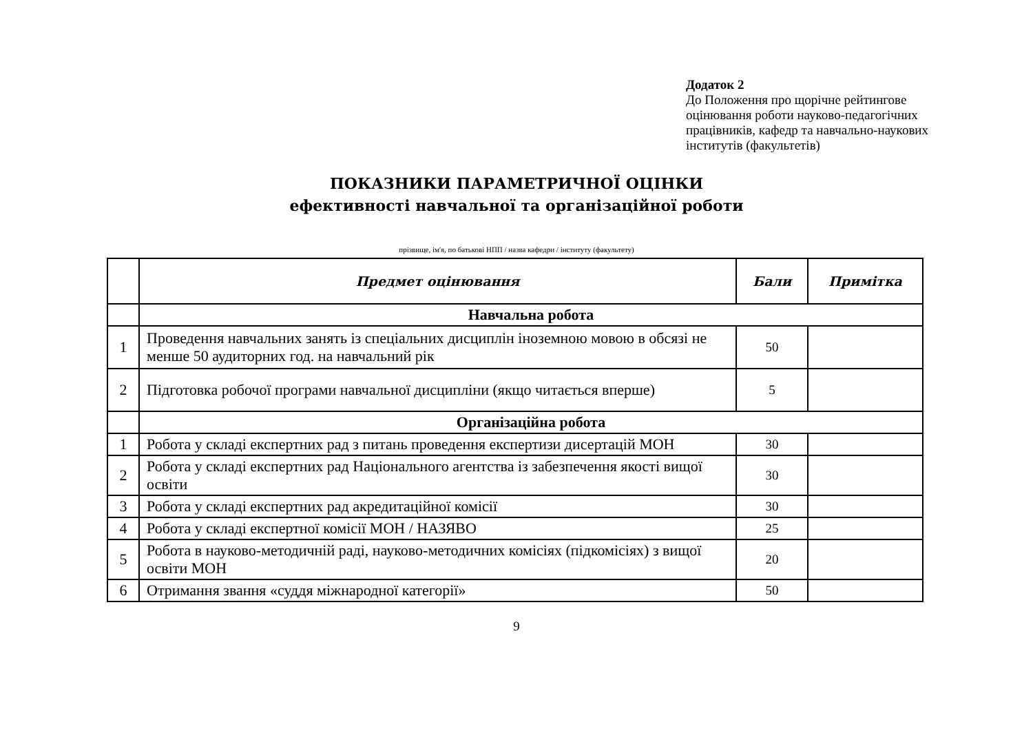Додаток 2
До Положення про щорічне рейтингове
оцінювання роботи науково-педагогічних
працівників, кафедр та навчально-наукових
інститутів (факультетів)
ПОКАЗНИКИ ПАРАМЕТРИЧНОЇ ОЦІНКИ
ефективності навчальної та організаційної роботи
прізвище, ім'я, по батькові НПП / назва кафедри / інституту (факультету)
| | Предмет оцінювання | Бали | Примітка |
| --- | --- | --- | --- |
| | Навчальна робота | | |
| 1 | Проведення навчальних занять із спеціальних дисциплін іноземною мовою в обсязі не менше 50 аудиторних год. на навчальний рік | 50 | |
| 2 | Підготовка робочої програми навчальної дисципліни (якщо читається вперше) | 5 | |
| | Організаційна робота | | |
| 1 | Робота у складі експертних рад з питань проведення експертизи дисертацій МОН | 30 | |
| 2 | Робота у складі експертних рад Національного агентства із забезпечення якості вищої освіти | 30 | |
| 3 | Робота у складі експертних рад акредитаційної комісії | 30 | |
| 4 | Робота у складі експертної комісії МОН / НАЗЯВО | 25 | |
| 5 | Робота в науково-методичній раді, науково-методичних комісіях (підкомісіях) з вищої освіти МОН | 20 | |
| 6 | Отримання звання «суддя міжнародної категорії» | 50 | |
9